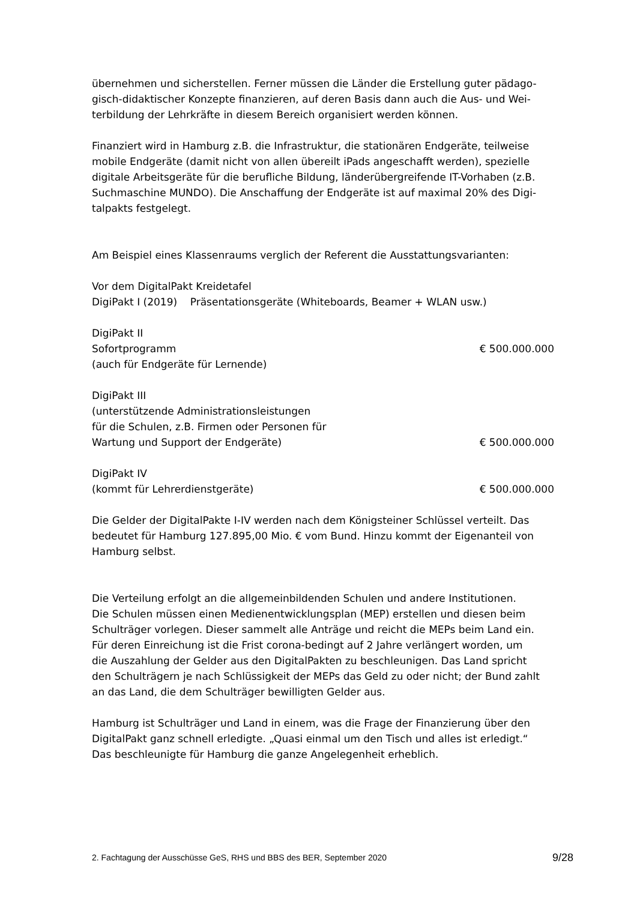übernehmen und sicherstellen. Ferner müssen die Länder die Erstellung guter pädago-
gisch-didaktischer Konzepte finanzieren, auf deren Basis dann auch die Aus- und Wei-
terbildung der Lehrkräfte in diesem Bereich organisiert werden können.
Finanziert wird in Hamburg z.B. die Infrastruktur, die stationären Endgeräte, teilweise
mobile Endgeräte (damit nicht von allen übereilt iPads angeschafft werden), spezielle
digitale Arbeitsgeräte für die berufliche Bildung, länderübergreifende IT-Vorhaben (z.B.
Suchmaschine MUNDO). Die Anschaffung der Endgeräte ist auf maximal 20% des Digi-
talpakts festgelegt.
Am Beispiel eines Klassenraums verglich der Referent die Ausstattungsvarianten:
Vor dem DigitalPakt Kreidetafel
DigiPakt I (2019) Präsentationsgeräte (Whiteboards, Beamer + WLAN usw.)
DigiPakt II
Sofortprogramm € 500.000.000
(auch für Endgeräte für Lernende)
DigiPakt III
(unterstützende Administrationsleistungen
für die Schulen, z.B. Firmen oder Personen für
Wartung und Support der Endgeräte) € 500.000.000
DigiPakt IV
(kommt für Lehrerdienstgeräte) € 500.000.000
Die Gelder der DigitalPakte I-IV werden nach dem Königsteiner Schlüssel verteilt. Das
bedeutet für Hamburg 127.895,00 Mio. € vom Bund. Hinzu kommt der Eigenanteil von
Hamburg selbst.
Die Verteilung erfolgt an die allgemeinbildenden Schulen und andere Institutionen.
Die Schulen müssen einen Medienentwicklungsplan (MEP) erstellen und diesen beim
Schulträger vorlegen. Dieser sammelt alle Anträge und reicht die MEPs beim Land ein.
Für deren Einreichung ist die Frist corona-bedingt auf 2 Jahre verlängert worden, um
die Auszahlung der Gelder aus den DigitalPakten zu beschleunigen. Das Land spricht
den Schulträgern je nach Schlüssigkeit der MEPs das Geld zu oder nicht; der Bund zahlt
an das Land, die dem Schulträger bewilligten Gelder aus.
Hamburg ist Schulträger und Land in einem, was die Frage der Finanzierung über den
DigitalPakt ganz schnell erledigte. „Quasi einmal um den Tisch und alles ist erledigt.“
Das beschleunigte für Hamburg die ganze Angelegenheit erheblich.
2. Fachtagung der Ausschüsse GeS, RHS und BBS des BER, September 2020 9/28